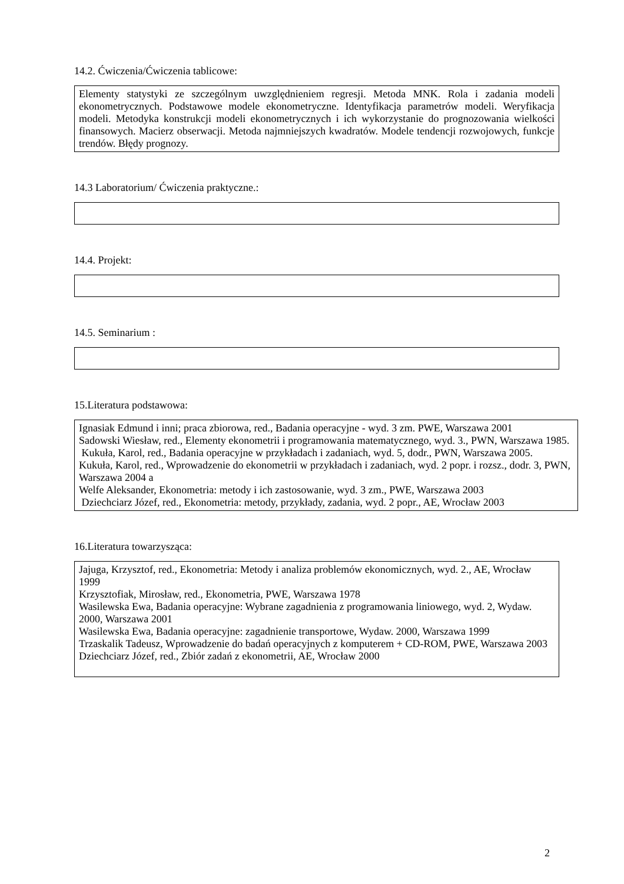14.2. Ćwiczenia/Ćwiczenia tablicowe:
Elementy statystyki ze szczególnym uwzględnieniem regresji. Metoda MNK. Rola i zadania modeli ekonometrycznych. Podstawowe modele ekonometryczne. Identyfikacja parametrów modeli. Weryfikacja modeli. Metodyka konstrukcji modeli ekonometrycznych i ich wykorzystanie do prognozowania wielkości finansowych. Macierz obserwacji. Metoda najmniejszych kwadratów. Modele tendencji rozwojowych, funkcje trendów. Błędy prognozy.
14.3 Laboratorium/ Ćwiczenia praktyczne.:
14.4. Projekt:
14.5. Seminarium :
15.Literatura podstawowa:
Ignasiak Edmund i inni; praca zbiorowa, red., Badania operacyjne - wyd. 3 zm. PWE, Warszawa 2001
Sadowski Wiesław, red., Elementy ekonometrii i programowania matematycznego, wyd. 3., PWN, Warszawa 1985.
Kukuła, Karol, red., Badania operacyjne w przykładach i zadaniach, wyd. 5, dodr., PWN, Warszawa 2005.
Kukuła, Karol, red., Wprowadzenie do ekonometrii w przykładach i zadaniach, wyd. 2 popr. i rozsz., dodr. 3, PWN, Warszawa 2004 a
Welfe Aleksander, Ekonometria: metody i ich zastosowanie, wyd. 3 zm., PWE, Warszawa 2003
Dziechciarz Józef, red., Ekonometria: metody, przykłady, zadania, wyd. 2 popr., AE, Wrocław 2003
16.Literatura towarzysząca:
Jajuga, Krzysztof, red., Ekonometria: Metody i analiza problemów ekonomicznych, wyd. 2., AE, Wrocław 1999
Krzysztofiak, Mirosław, red., Ekonometria, PWE, Warszawa 1978
Wasilewska Ewa, Badania operacyjne: Wybrane zagadnienia z programowania liniowego, wyd. 2, Wydaw. 2000, Warszawa 2001
Wasilewska Ewa, Badania operacyjne: zagadnienie transportowe, Wydaw. 2000, Warszawa 1999
Trzaskalik Tadeusz, Wprowadzenie do badań operacyjnych z komputerem + CD-ROM, PWE, Warszawa 2003
Dziechciarz Józef, red., Zbiór zadań z ekonometrii, AE, Wrocław 2000
2